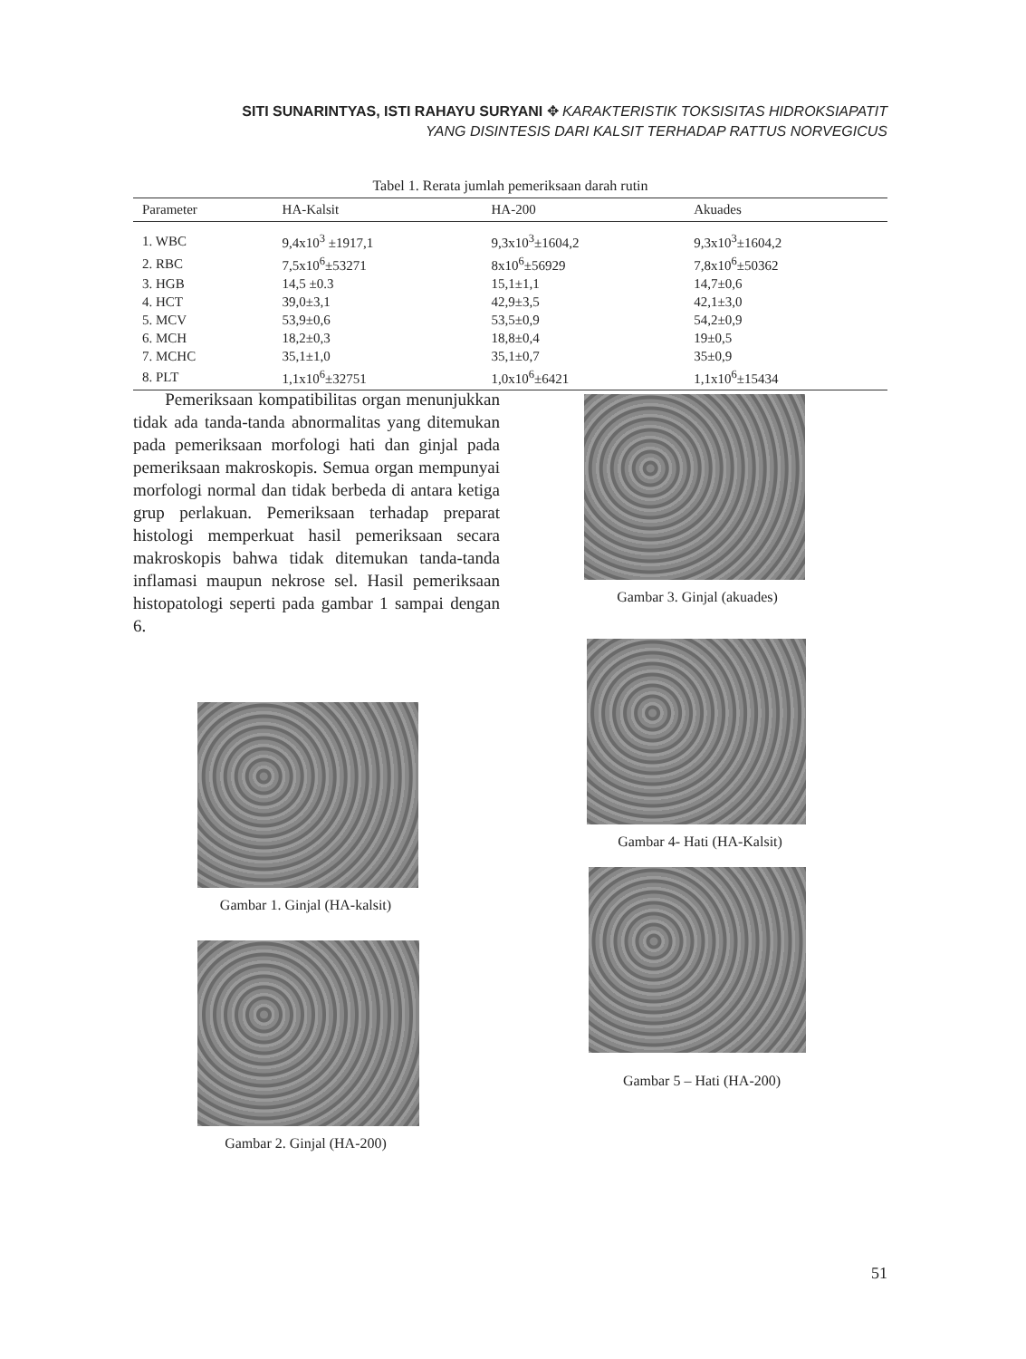SITI SUNARINTYAS, ISTI RAHAYU SURYANI ✥ KARAKTERISTIK TOKSISITAS HIDROKSIAPATIT
YANG DISINTESIS DARI KALSIT TERHADAP RATTUS NORVEGICUS
Tabel 1. Rerata jumlah pemeriksaan darah rutin
| Parameter | HA-Kalsit | HA-200 | Akuades |
| --- | --- | --- | --- |
| 1. WBC | 9,4x10<sup>3</sup> ±1917,1 | 9,3x10<sup>3</sup>±1604,2 | 9,3x10<sup>3</sup>±1604,2 |
| 2. RBC | 7,5x10<sup>6</sup>±53271 | 8x10<sup>6</sup>±56929 | 7,8x10<sup>6</sup>±50362 |
| 3. HGB | 14,5 ±0.3 | 15,1±1,1 | 14,7±0,6 |
| 4. HCT | 39,0±3,1 | 42,9±3,5 | 42,1±3,0 |
| 5. MCV | 53,9±0,6 | 53,5±0,9 | 54,2±0,9 |
| 6. MCH | 18,2±0,3 | 18,8±0,4 | 19±0,5 |
| 7. MCHC | 35,1±1,0 | 35,1±0,7 | 35±0,9 |
| 8. PLT | 1,1x10<sup>6</sup>±32751 | 1,0x10<sup>6</sup>±6421 | 1,1x10<sup>6</sup>±15434 |
Pemeriksaan kompatibilitas organ menunjukkan tidak ada tanda-tanda abnormalitas yang ditemukan pada pemeriksaan morfologi hati dan ginjal pada pemeriksaan makroskopis. Semua organ mempunyai morfologi normal dan tidak berbeda di antara ketiga grup perlakuan. Pemeriksaan terhadap preparat histologi memperkuat hasil pemeriksaan secara makroskopis bahwa tidak ditemukan tanda-tanda inflamasi maupun nekrose sel. Hasil pemeriksaan histopatologi seperti pada gambar 1 sampai dengan 6.
Gambar 1. Ginjal (HA-kalsit)
Gambar 2. Ginjal (HA-200)
Gambar 3. Ginjal (akuades)
Gambar 4- Hati (HA-Kalsit)
Gambar 5 – Hati (HA-200)
51